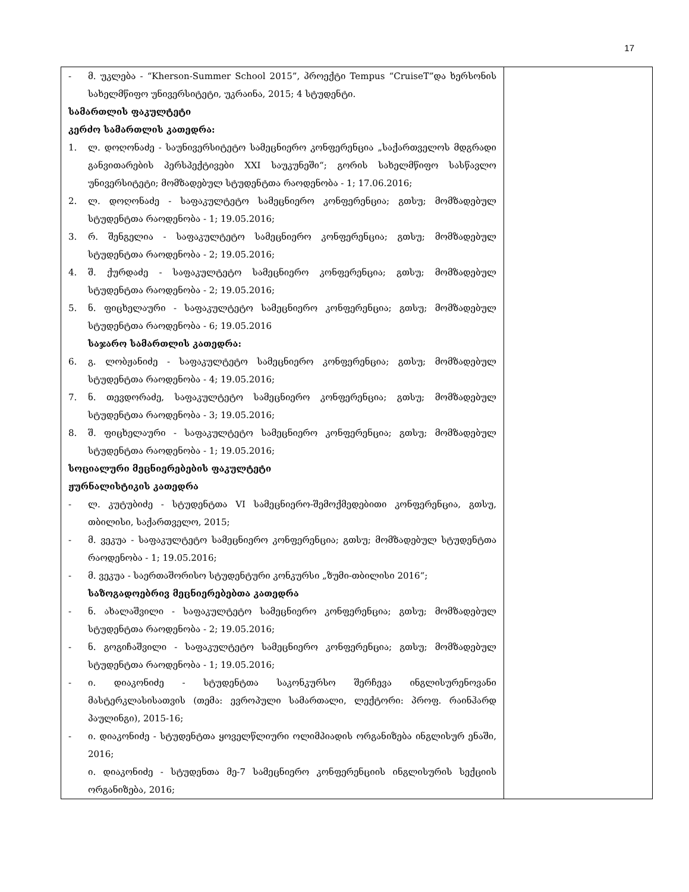17
| - მ. უკლება - “Kherson-Summer School 2015”, პროექტი Tempus “CruiseT”და ხერსონის სახელმწიფო უნივერსიტეტი, უკრაინა, 2015; 4 სტუდენტი. სამართლის ფაკულტეტი კერძო სამართლის კათედრა: 1. ლ. დოღონაძე - საუნივერსიტეტო სამეცნიერო კონფერენცია „საქართველოს მდგრადი განვითარების პერსპექტივები XXI საუკუნეში“; გორის სახელმწიფო სასწავლო უნივერსიტეტი; მომზადებულ სტუდენტთა რაოდენობა - 1; 17.06.2016; 2. ლ. დოღონაძე - საფაკულტეტო სამეცნიერო კონფერენცია; გთსუ; მომზადებულ სტუდენტთა რაოდენობა - 1; 19.05.2016; 3. რ. შენგელია - საფაკულტეტო სამეცნიერო კონფერენცია; გთსუ; მომზადებულ სტუდენტთა რაოდენობა - 2; 19.05.2016; 4. შ. ქურდაძე - საფაკულტეტო სამეცნიერო კონფერენცია; გთსუ; მომზადებულ სტუდენტთა რაოდენობა - 2; 19.05.2016; 5. ნ. ფიცხელაური - საფაკულტეტო სამეცნიერო კონფერენცია; გთსუ; მომზადებულ სტუდენტთა რაოდენობა - 6; 19.05.2016 საჯარო სამართლის კათედრა: 6. გ. ლობჟანიძე - საფაკულტეტო სამეცნიერო კონფერენცია; გთსუ; მომზადებულ სტუდენტთა რაოდენობა - 4; 19.05.2016; 7. ნ. თევდორაძე, საფაკულტეტო სამეცნიერო კონფერენცია; გთსუ; მომზადებულ სტუდენტთა რაოდენობა - 3; 19.05.2016; 8. შ. ფიცხელაური - საფაკულტეტო სამეცნიერო კონფერენცია; გთსუ; მომზადებულ სტუდენტთა რაოდენობა - 1; 19.05.2016; სოციალური მეცნიერებების ფაკულტეტი ჟურნალისტიკის კათედრა - ლ. კუტუბიძე - სტუდენტთა VI სამეცნიერო-შემოქმედებითი კონფერენცია, გთსუ, თბილისი, საქართველო, 2015; - მ. ვეკუა - საფაკულტეტო სამეცნიერო კონფერენცია; გთსუ; მომზადებულ სტუდენტთა რაოდენობა - 1; 19.05.2016; - მ. ვეკუა - საერთაშორისო სტუდენტური კონკურსი „ზუმი-თბილისი 2016“; საზოგადოებრივ მეცნიერებებთა კათედრა - ნ. ახალაშვილი - საფაკულტეტო სამეცნიერო კონფერენცია; გთსუ; მომზადებულ სტუდენტთა რაოდენობა - 2; 19.05.2016; - ნ. გოგიჩაშვილი - საფაკულტეტო სამეცნიერო კონფერენცია; გთსუ; მომზადებულ სტუდენტთა რაოდენობა - 1; 19.05.2016; - ი. დიაკონიძე - სტუდენტთა საკონკურსო შერჩევა ინგლისურენოვანი მასტერკლასისათვის (თემა: ევროპული სამართალი, ლექტორი: პროფ. რაინჰარდ პაულინგი), 2015-16; - ი. დიაკონიძე - სტუდენტთა ყოველწლიური ოლიმპიადის ორგანიზება ინგლისურ ენაში, 2016; ი. დიაკონიძე - სტუდენთა მე-7 სამეცნიერო კონფერენციის ინგლისურის სექციის ორგანიზება, 2016; | |